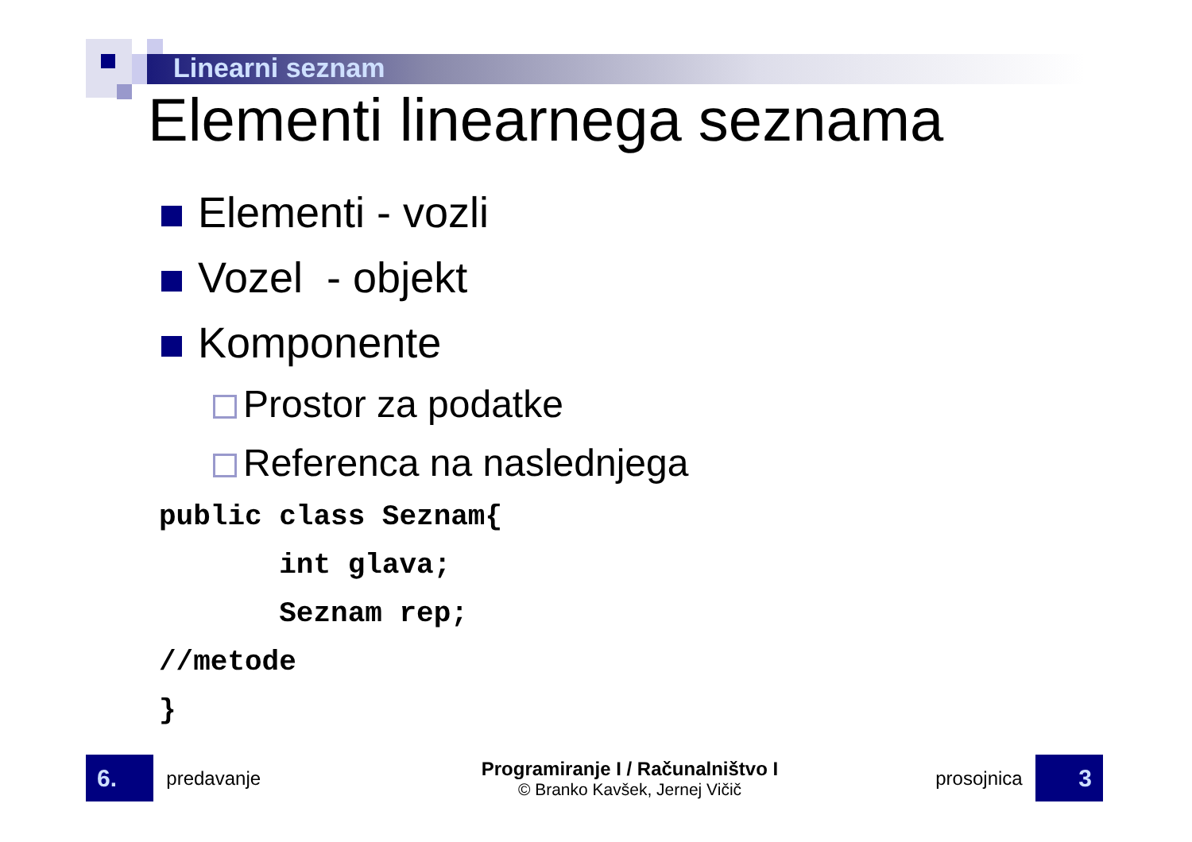Linearni seznam
Elementi linearnega seznama
Elementi - vozli
Vozel - objekt
Komponente
Prostor za podatke
Referenca na naslednjega
public class Seznam{
       int glava;
       Seznam rep;
//metode
}
6.
predavanje
Programiranje I / Računalništvo I
© Branko Kavšek, Jernej Vičič
prosojnica
3